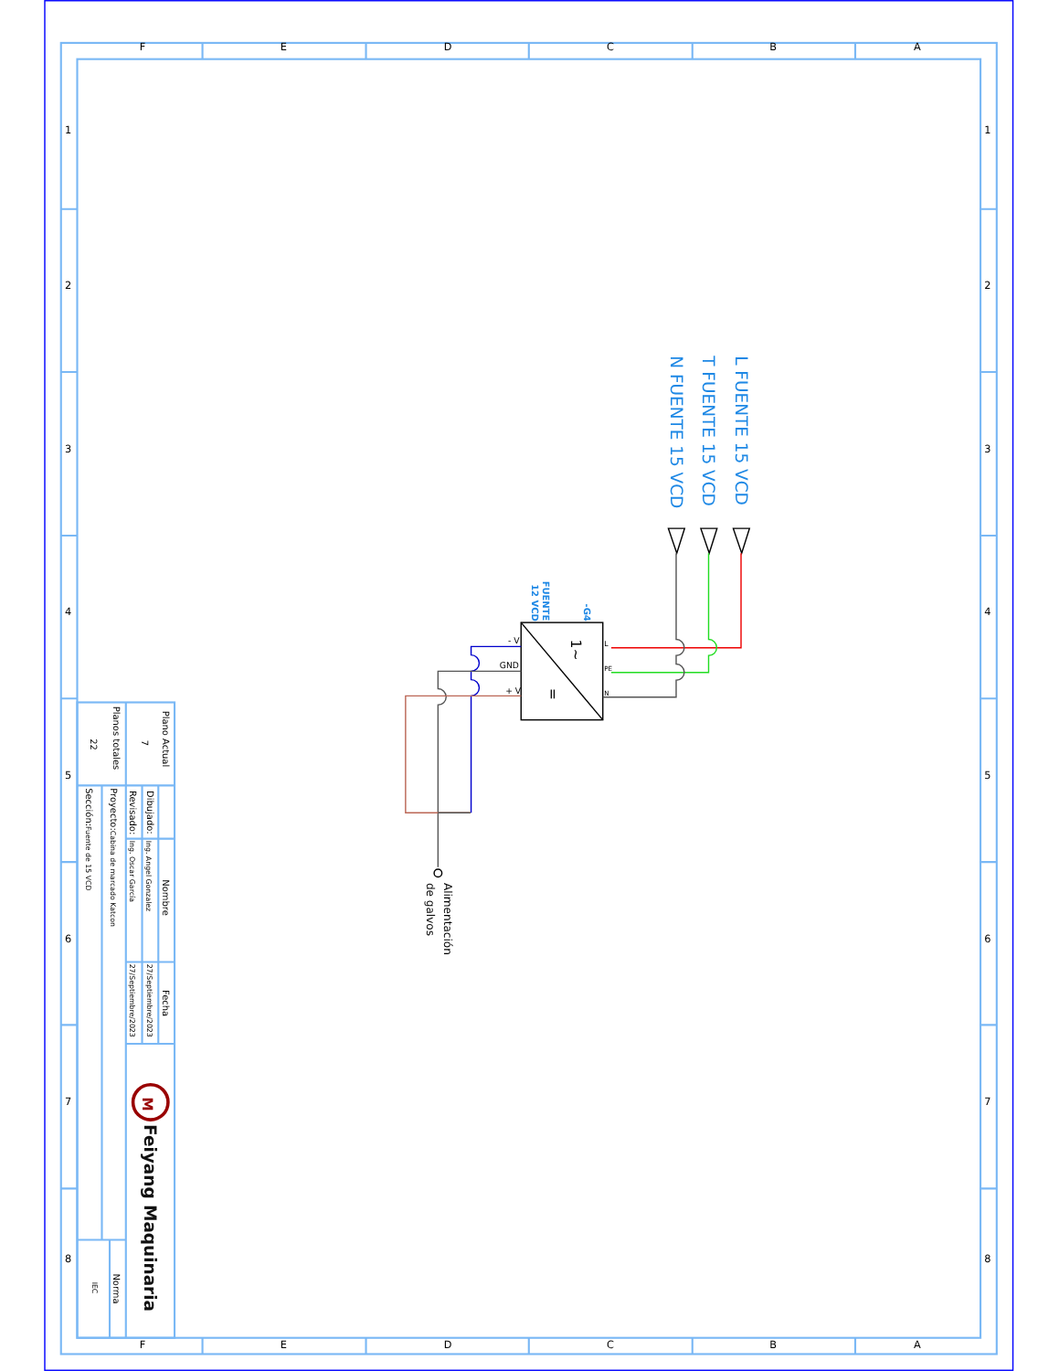F
E
D
C
B
A
F
E
D
C
B
A
1
2
3
4
5
6
7
8
1
2
3
4
5
6
7
8
L FUENTE 15 VCD
T FUENTE 15 VCD
N FUENTE 15 VCD
- V
GND
+ V
L
PE
N
1~
=
-G4
FUENTE
12 VCD
Alimentación
de galvos
Plano Actual
Planos totales
7
22
Nombre
Fecha
Dibujado:
Ing. Angel Gonzalez
27/Septiembre/2023
Revisado:
Ing. Oscar García
27/Septiembre/2023
Proyecto:Cabina de marcado Katcon
Sección:Fuente de 15 VCD
Norma
IEC
M
Feiyang Maquinaria